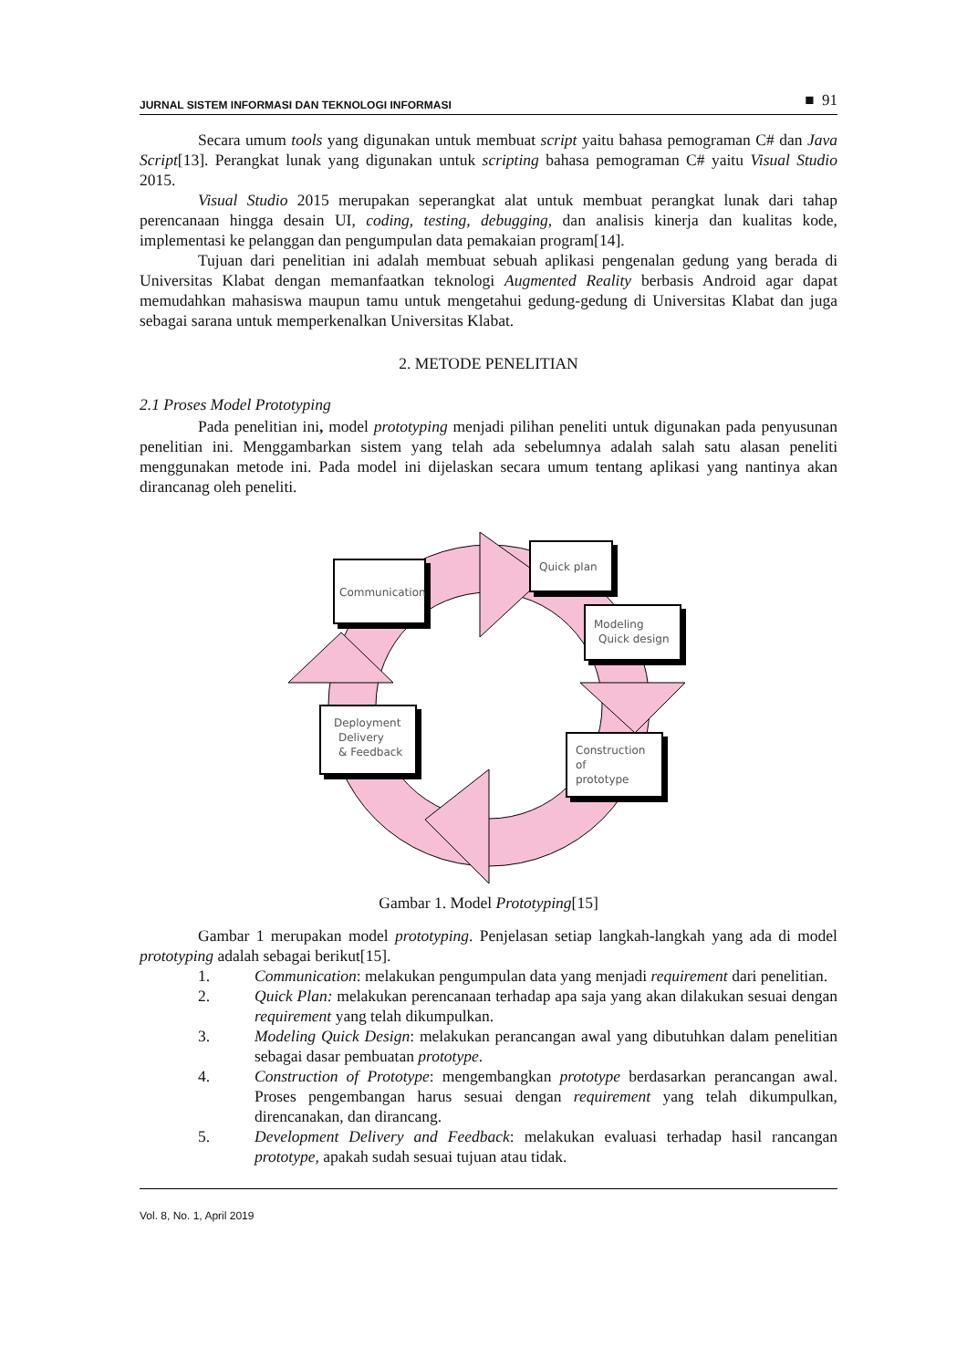JURNAL SISTEM INFORMASI DAN TEKNOLOGI INFORMASI ■ 91
Secara umum tools yang digunakan untuk membuat script yaitu bahasa pemograman C# dan Java Script[13]. Perangkat lunak yang digunakan untuk scripting bahasa pemograman C# yaitu Visual Studio 2015.
Visual Studio 2015 merupakan seperangkat alat untuk membuat perangkat lunak dari tahap perencanaan hingga desain UI, coding, testing, debugging, dan analisis kinerja dan kualitas kode, implementasi ke pelanggan dan pengumpulan data pemakaian program[14].
Tujuan dari penelitian ini adalah membuat sebuah aplikasi pengenalan gedung yang berada di Universitas Klabat dengan memanfaatkan teknologi Augmented Reality berbasis Android agar dapat memudahkan mahasiswa maupun tamu untuk mengetahui gedung-gedung di Universitas Klabat dan juga sebagai sarana untuk memperkenalkan Universitas Klabat.
2. METODE PENELITIAN
2.1 Proses Model Prototyping
Pada penelitian ini, model prototyping menjadi pilihan peneliti untuk digunakan pada penyusunan penelitian ini. Menggambarkan sistem yang telah ada sebelumnya adalah salah satu alasan peneliti menggunakan metode ini. Pada model ini dijelaskan secara umum tentang aplikasi yang nantinya akan dirancanag oleh peneliti.
Communication
Quick plan
Modeling
Quick design
Construction
of
prototype
Deployment
Delivery
& Feedback
Gambar 1. Model Prototyping[15]
Gambar 1 merupakan model prototyping. Penjelasan setiap langkah-langkah yang ada di model prototyping adalah sebagai berikut[15].
1. Communication: melakukan pengumpulan data yang menjadi requirement dari penelitian.
2. Quick Plan: melakukan perencanaan terhadap apa saja yang akan dilakukan sesuai dengan requirement yang telah dikumpulkan.
3. Modeling Quick Design: melakukan perancangan awal yang dibutuhkan dalam penelitian sebagai dasar pembuatan prototype.
4. Construction of Prototype: mengembangkan prototype berdasarkan perancangan awal. Proses pengembangan harus sesuai dengan requirement yang telah dikumpulkan, direncanakan, dan dirancang.
5. Development Delivery and Feedback: melakukan evaluasi terhadap hasil rancangan prototype, apakah sudah sesuai tujuan atau tidak.
Vol. 8, No. 1, April 2019